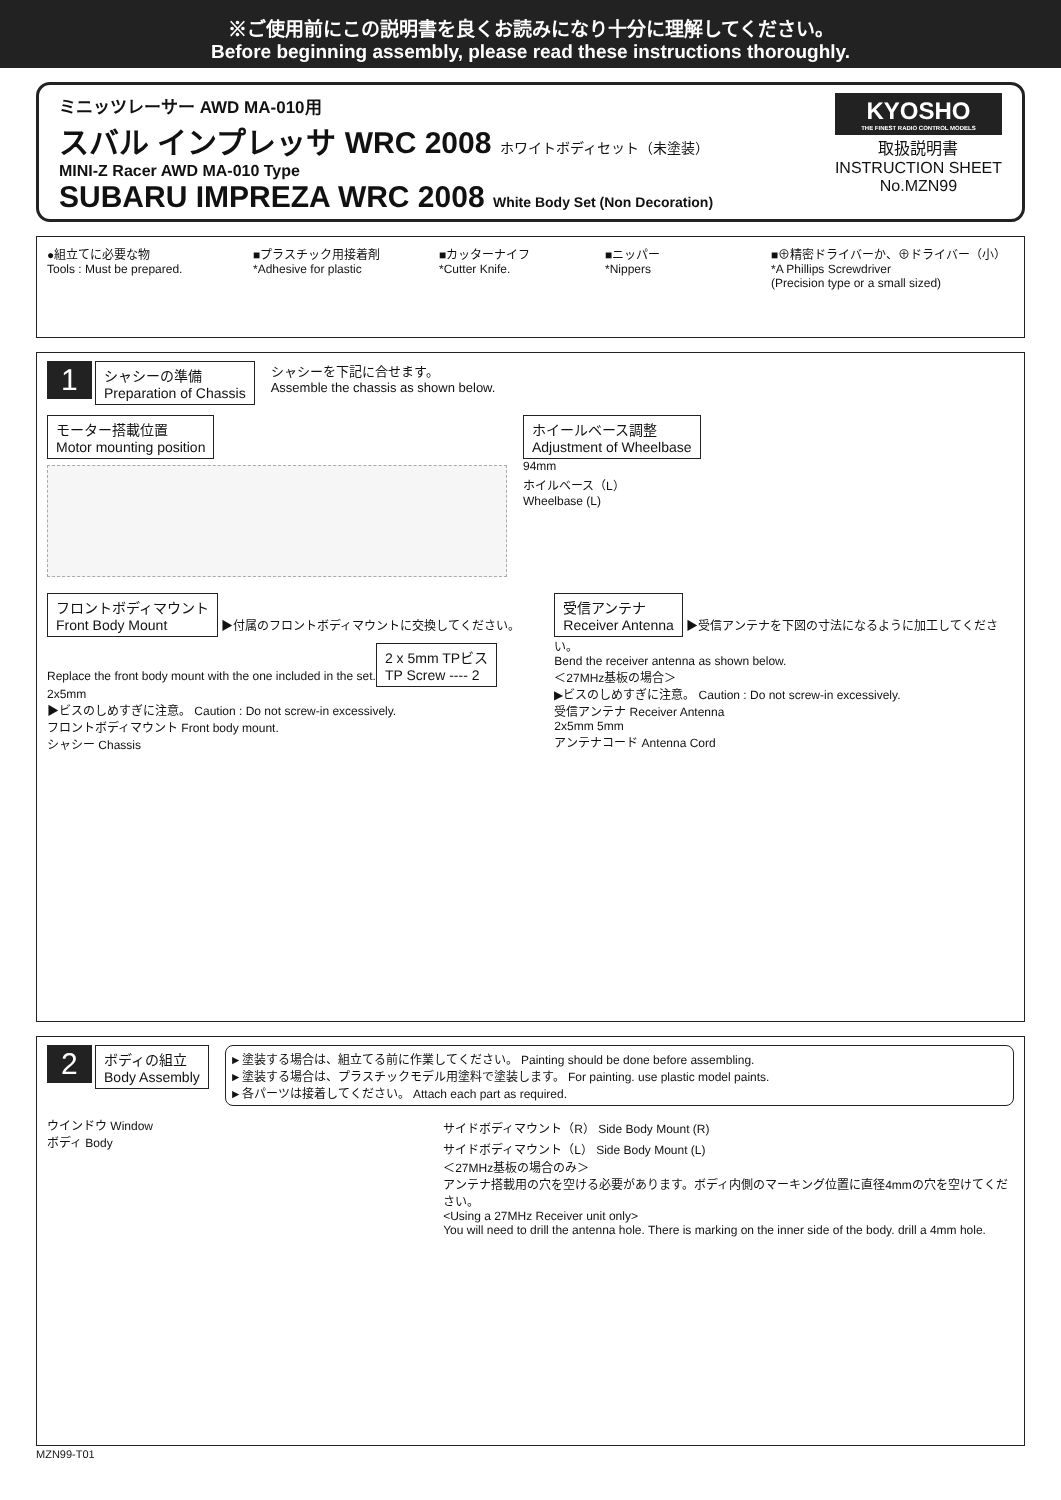※ご使用前にこの説明書を良くお読みになり十分に理解してください。
Before beginning assembly, please read these instructions thoroughly.
ミニッツレーサー AWD MA-010用
スバル インプレッサ WRC 2008 ホワイトボディセット（未塗装）
MINI-Z Racer AWD MA-010 Type
SUBARU IMPREZA WRC 2008 White Body Set (Non Decoration)
KYOSHO
THE FINEST RADIO CONTROL MODELS
取扱説明書
INSTRUCTION SHEET
No.MZN99
●組立てに必要な物
Tools : Must be prepared.
■プラスチック用接着剤
*Adhesive for plastic
■カッターナイフ
*Cutter Knife.
■ニッパー
*Nippers
■⊕精密ドライバーか、⊕ドライバー（小）
*A Phillips Screwdriver
(Precision type or a small sized)
1 シャシーの準備
Preparation of Chassis
シャシーを下記に合せます。
Assemble the chassis as shown below.
モーター搭載位置
Motor mounting position
ホイールベース調整
Adjustment of Wheelbase
94mm
ホイルベース（L）
Wheelbase (L)
フロントボディマウント
Front Body Mount ▶付属のフロントボディマウントに交換してください。
Replace the front body mount with the one included in the set.
2 x 5mm TPビス
TP Screw ---- 2
2x5mm
▶ビスのしめすぎに注意。 Caution : Do not screw-in excessively.
フロントボディマウント Front body mount.
シャシー Chassis
受信アンテナ
Receiver Antenna ▶受信アンテナを下図の寸法になるように加工してください。
Bend the receiver antenna as shown below.
＜27MHz基板の場合＞
▶ビスのしめすぎに注意。 Caution : Do not screw-in excessively.
受信アンテナ Receiver Antenna
2x5mm 5mm
アンテナコード Antenna Cord
2 ボディの組立
Body Assembly
►塗装する場合は、組立てる前に作業してください。 Painting should be done before assembling.
►塗装する場合は、プラスチックモデル用塗料で塗装します。 For painting. use plastic model paints.
►各パーツは接着してください。 Attach each part as required.
ウインドウ Window
ボディ Body
サイドボディマウント（R） Side Body Mount (R)
サイドボディマウント（L） Side Body Mount (L)
＜27MHz基板の場合のみ＞
アンテナ搭載用の穴を空ける必要があります。ボディ内側のマーキング位置に直径4mmの穴を空けてください。
<Using a 27MHz Receiver unit only>
You will need to drill the antenna hole. There is marking on the inner side of the body. drill a 4mm hole.
MZN99-T01